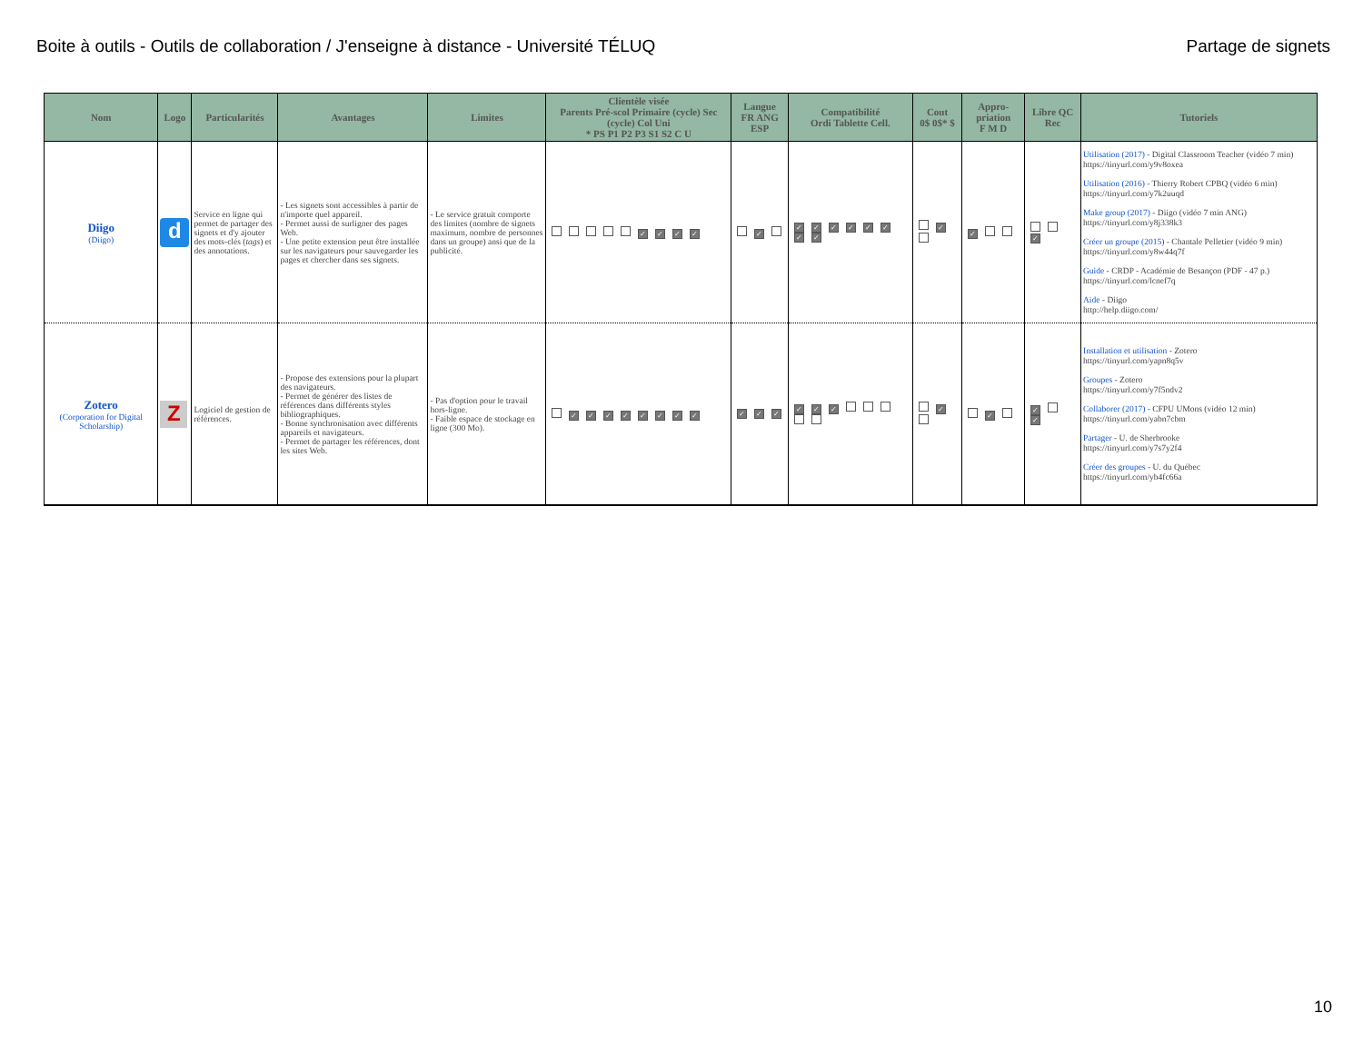Boite à outils - Outils de collaboration / J'enseigne à distance - Université TÉLUQ Partage de signets
| Nom | Logo | Particularités | Avantages | Limites | Clientèle visée Parents Pré-scol Primaire (cycle) Sec (cycle) Col Uni * PS P1 P2 P3 S1 S2 C U | Langue FR ANG ESP | Compatibilité Ordi Tablette Cell. | Cout 0$ 0$* $ | Appro-priation F M D | Libre QC Rec | Tutoriels |
| --- | --- | --- | --- | --- | --- | --- | --- | --- | --- | --- | --- |
| Diigo (Diigo) | d | Service en ligne qui permet de partager des signets et d'y ajouter des mots-clés ( tags ) et des annotations. | - Les signets sont accessibles à partir de n'importe quel appareil. - Permet aussi de surligner des pages Web. - Une petite extension peut être installée sur les navigateurs pour sauvegarder les pages et chercher dans ses signets. | - Le service gratuit comporte des limites (nombre de signets maximum, nombre de personnes dans un groupe) ansi que de la publicité. | ✓ ✓ ✓ ✓ | ✓ | ✓ ✓ ✓ ✓ ✓ ✓ ✓ ✓ | ✓ | ✓ | ✓ | Utilisation (2017) - Digital Classroom Teacher (vidéo 7 min) https://tinyurl.com/y9v8oxea Utilisation (2016) - Thierry Robert CPBQ (vidéo 6 min) https://tinyurl.com/y7k2uuqd Make group (2017) - Diigo (vidéo 7 min ANG) https://tinyurl.com/y8j338k3 Créer un groupe (2015) - Chantale Pelletier (vidéo 9 min) https://tinyurl.com/y8w44q7f Guide - CRDP - Académie de Besançon (PDF - 47 p.) https://tinyurl.com/lcnef7q Aide - Diigo http://help.diigo.com/ |
| Zotero (Corporation for Digital Scholarship) | Z | Logiciel de gestion de références. | - Propose des extensions pour la plupart des navigateurs. - Permet de générer des listes de références dans différents styles bibliographiques. - Bonne synchronisation avec différents appareils et navigateurs. - Permet de partager les références, dont les sites Web. | - Pas d'option pour le travail hors-ligne. - Faible espace de stockage en ligne (300 Mo). | ✓ ✓ ✓ ✓ ✓ ✓ ✓ ✓ | ✓ ✓ ✓ | ✓ ✓ ✓ | ✓ | ✓ | ✓ ✓ | Installation et utilisation - Zotero https://tinyurl.com/yapn8q5v Groupes - Zotero https://tinyurl.com/y7f5ndv2 Collaborer (2017) - CFPU UMons (vidéo 12 min) https://tinyurl.com/yabn7cbm Partager - U. de Sherbrooke https://tinyurl.com/y7s7y2f4 Créer des groupes - U. du Québec https://tinyurl.com/yb4fc66a |
10